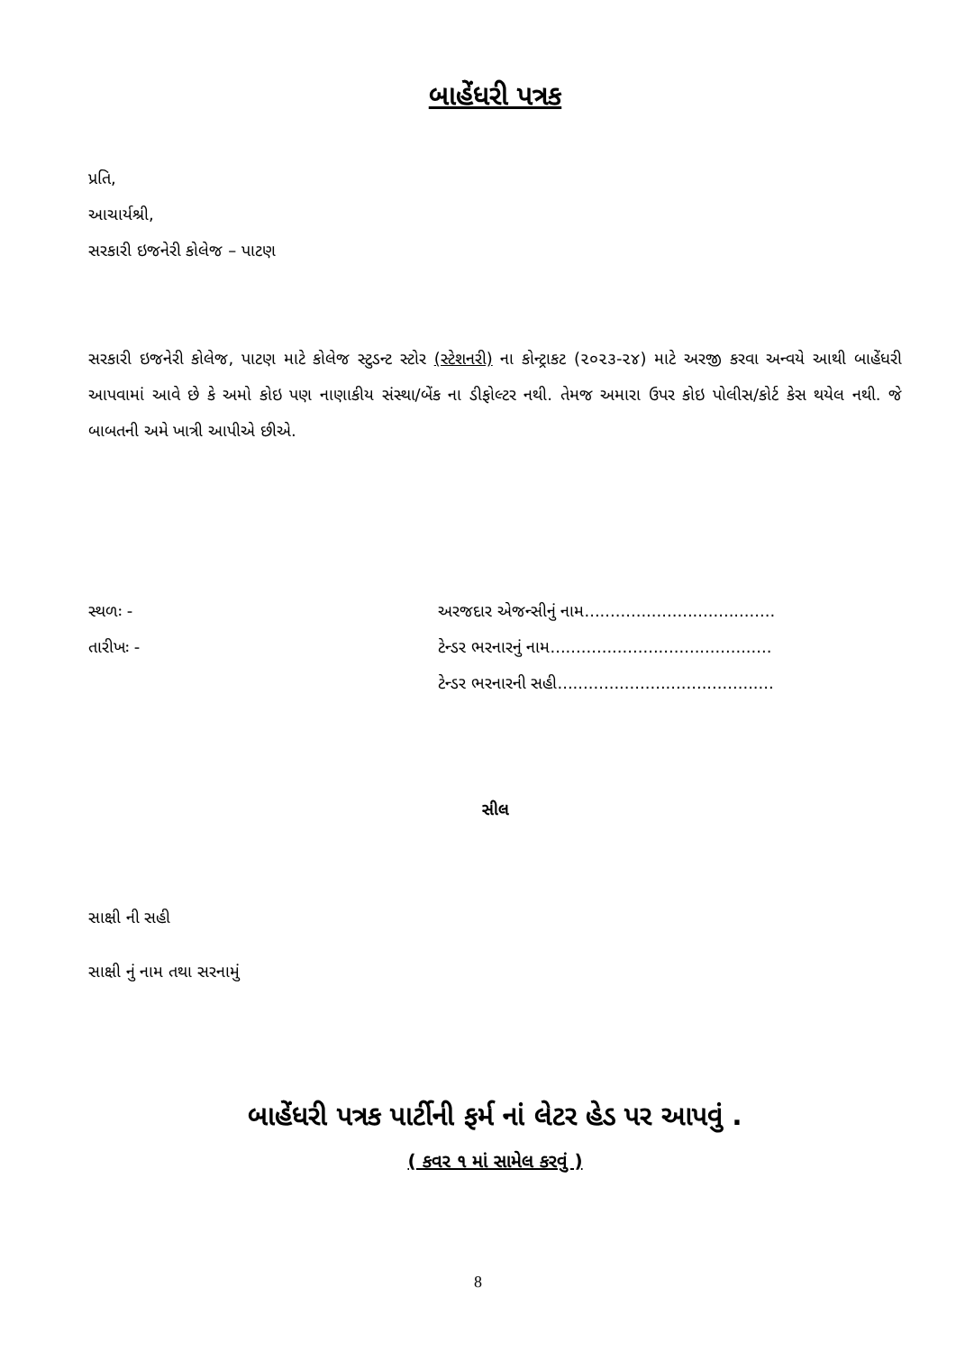બાહેંધરી પત્રક
પ્રતિ,
આચાર્યશ્રી,
સરકારી ઇજનેરી કોલેજ – પાટણ
સરકારી ઇજનેરી કોલેજ, પાટણ માટે કોલેજ સ્ટુડન્ટ સ્ટોર (સ્ટેશનરી) ના કોન્ટ્રાકટ (૨૦૨૩-૨૪) માટે અરજી કરવા અન્વયે આથી બાહેંધરી આપવામાં આવે છે કે અમો કોઇ પણ નાણાકીય સંસ્થા/બેંક ના ડીફોલ્ટર નથી. તેમજ અમારા ઉપર કોઇ પોલીસ/કોર્ટ કેસ થયેલ નથી. જે બાબતની અમે ખાત્રી આપીએ છીએ.
સ્થળઃ -
તારીખઃ -
અરજદાર એજન્સીનું નામ.....................................
ટેન્ડર ભરનારનું નામ...........................................
ટેન્ડર ભરનારની સહી..........................................
સીલ
સાક્ષી ની સહી
સાક્ષી નું નામ તથા સરનામું
બાહેંધરી પત્રક પાર્ટીની ફર્મ નાં લેટર હેડ પર આપવું .
( કવર ૧ માં સામેલ કરવું )
8